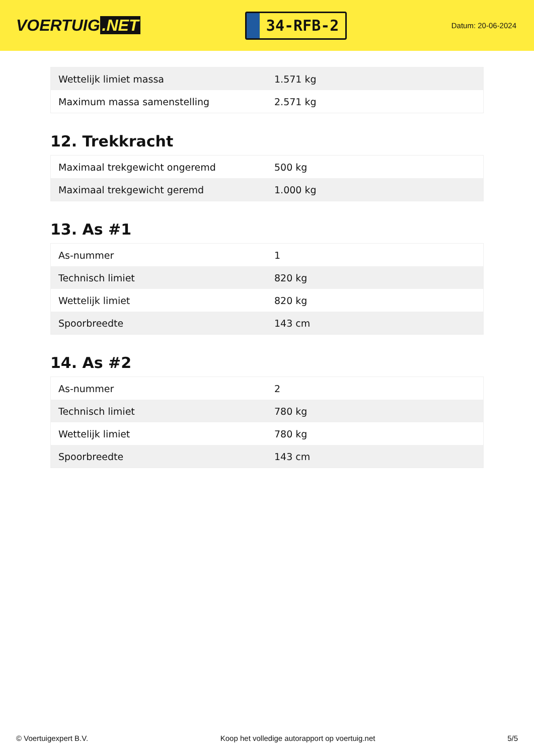VOERTUIG.NET
34-RFB-2
Datum: 20-06-2024
| Wettelijk limiet massa | 1.571 kg |
| Maximum massa samenstelling | 2.571 kg |
12. Trekkracht
| Maximaal trekgewicht ongeremd | 500 kg |
| Maximaal trekgewicht geremd | 1.000 kg |
13. As #1
| As-nummer | 1 |
| Technisch limiet | 820 kg |
| Wettelijk limiet | 820 kg |
| Spoorbreedte | 143 cm |
14. As #2
| As-nummer | 2 |
| Technisch limiet | 780 kg |
| Wettelijk limiet | 780 kg |
| Spoorbreedte | 143 cm |
© Voertuigexpert B.V. Koop het volledige autorapport op voertuig.net 5/5